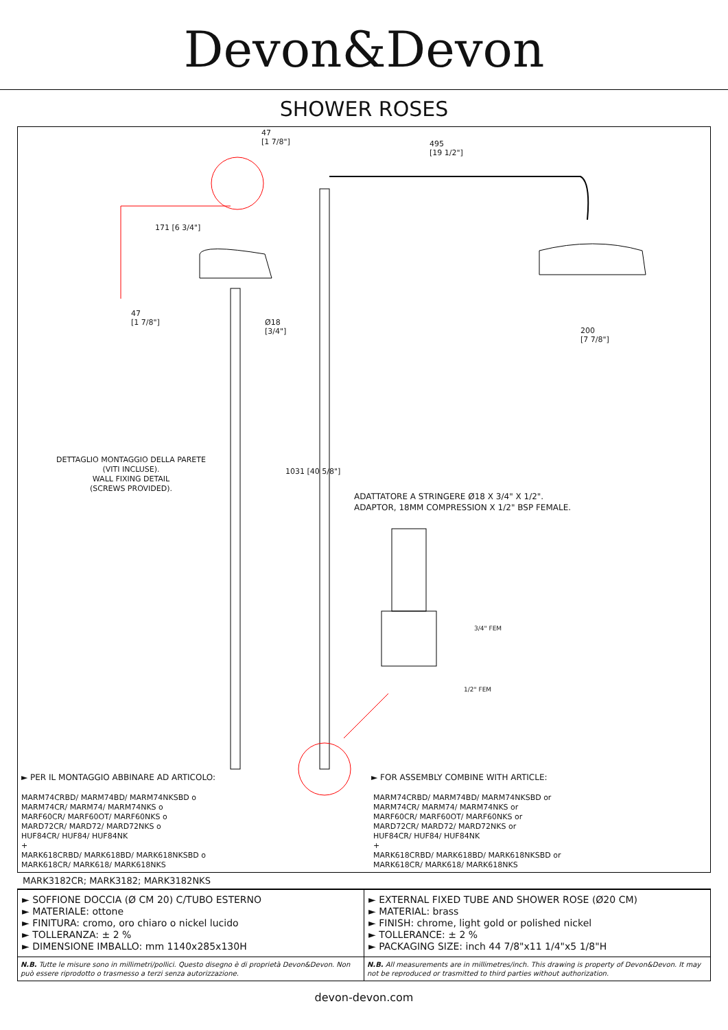Devon&Devon
SHOWER ROSES
47
[1 7/8"]
495
[19 1/2"]
171 [6 3/4"]
47
[1 7/8"]
Ø18
[3/4"]
200
[7 7/8"]
DETTAGLIO MONTAGGIO DELLA PARETE
(VITI INCLUSE).
WALL FIXING DETAIL
(SCREWS PROVIDED).
1031 [40 5/8"]
ADATTATORE A STRINGERE Ø18 X 3/4" X 1/2".
ADAPTOR, 18MM COMPRESSION X 1/2" BSP FEMALE.
3/4" FEM
1/2" FEM
► PER IL MONTAGGIO ABBINARE AD ARTICOLO:
► FOR ASSEMBLY COMBINE WITH ARTICLE:
MARM74CRBD/ MARM74BD/ MARM74NKSBD o
MARM74CR/ MARM74/ MARM74NKS o
MARF60CR/ MARF60OT/ MARF60NKS o
MARD72CR/ MARD72/ MARD72NKS o
HUF84CR/ HUF84/ HUF84NK
+
MARK618CRBD/ MARK618BD/ MARK618NKSBD o
MARK618CR/ MARK618/ MARK618NKS
MARM74CRBD/ MARM74BD/ MARM74NKSBD or
MARM74CR/ MARM74/ MARM74NKS or
MARF60CR/ MARF60OT/ MARF60NKS or
MARD72CR/ MARD72/ MARD72NKS or
HUF84CR/ HUF84/ HUF84NK
+
MARK618CRBD/ MARK618BD/ MARK618NKSBD or
MARK618CR/ MARK618/ MARK618NKS
MARK3182CR; MARK3182; MARK3182NKS
| ► SOFFIONE DOCCIA (Ø CM 20) C/TUBO ESTERNO ► MATERIALE: ottone ► FINITURA: cromo, oro chiaro o nickel lucido ► TOLLERANZA: ± 2 % ► DIMENSIONE IMBALLO: mm 1140x285x130H | ► EXTERNAL FIXED TUBE AND SHOWER ROSE (Ø20 CM) ► MATERIAL: brass ► FINISH: chrome, light gold or polished nickel ► TOLLERANCE: ± 2 % ► PACKAGING SIZE: inch 44 7/8"x11 1/4"x5 1/8"H |
| N.B. Tutte le misure sono in millimetri/pollici. Questo disegno è di proprietà Devon&Devon. Non può essere riprodotto o trasmesso a terzi senza autorizzazione. | N.B. All measurements are in millimetres/inch. This drawing is property of Devon&Devon. It may not be reproduced or trasmitted to third parties without authorization. |
devon-devon.com